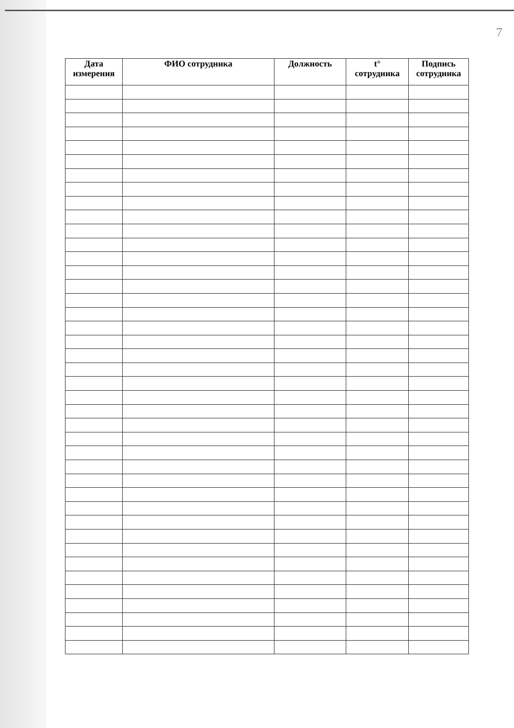7
| Дата измерения | ФИО сотрудника | Должность | t° сотрудника | Подпись сотрудника |
| --- | --- | --- | --- | --- |